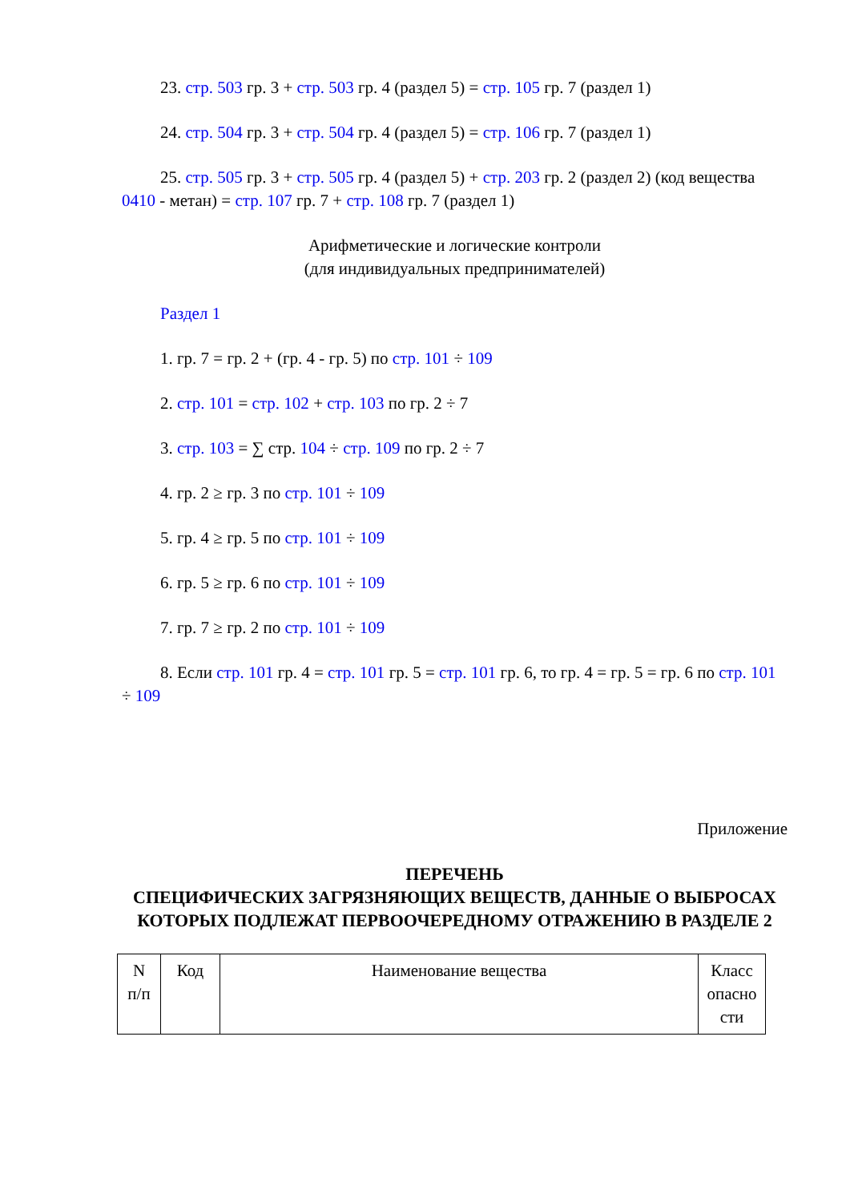23. стр. 503 гр. 3 + стр. 503 гр. 4 (раздел 5) = стр. 105 гр. 7 (раздел 1)
24. стр. 504 гр. 3 + стр. 504 гр. 4 (раздел 5) = стр. 106 гр. 7 (раздел 1)
25. стр. 505 гр. 3 + стр. 505 гр. 4 (раздел 5) + стр. 203 гр. 2 (раздел 2) (код вещества 0410 - метан) = стр. 107 гр. 7 + стр. 108 гр. 7 (раздел 1)
Арифметические и логические контроли
(для индивидуальных предпринимателей)
Раздел 1
1. гр. 7 = гр. 2 + (гр. 4 - гр. 5) по стр. 101 ÷ 109
2. стр. 101 = стр. 102 + стр. 103 по гр. 2 ÷ 7
3. стр. 103 = ∑ стр. 104 ÷ стр. 109 по гр. 2 ÷ 7
4. гр. 2 ≥ гр. 3 по стр. 101 ÷ 109
5. гр. 4 ≥ гр. 5 по стр. 101 ÷ 109
6. гр. 5 ≥ гр. 6 по стр. 101 ÷ 109
7. гр. 7 ≥ гр. 2 по стр. 101 ÷ 109
8. Если стр. 101 гр. 4 = стр. 101 гр. 5 = стр. 101 гр. 6, то гр. 4 = гр. 5 = гр. 6 по стр. 101 ÷ 109
Приложение
ПЕРЕЧЕНЬ
СПЕЦИФИЧЕСКИХ ЗАГРЯЗНЯЮЩИХ ВЕЩЕСТВ, ДАННЫЕ О ВЫБРОСАХ
КОТОРЫХ ПОДЛЕЖАТ ПЕРВООЧЕРЕДНОМУ ОТРАЖЕНИЮ В РАЗДЕЛЕ 2
| N п/п | Код | Наименование вещества | Класс опасно сти |